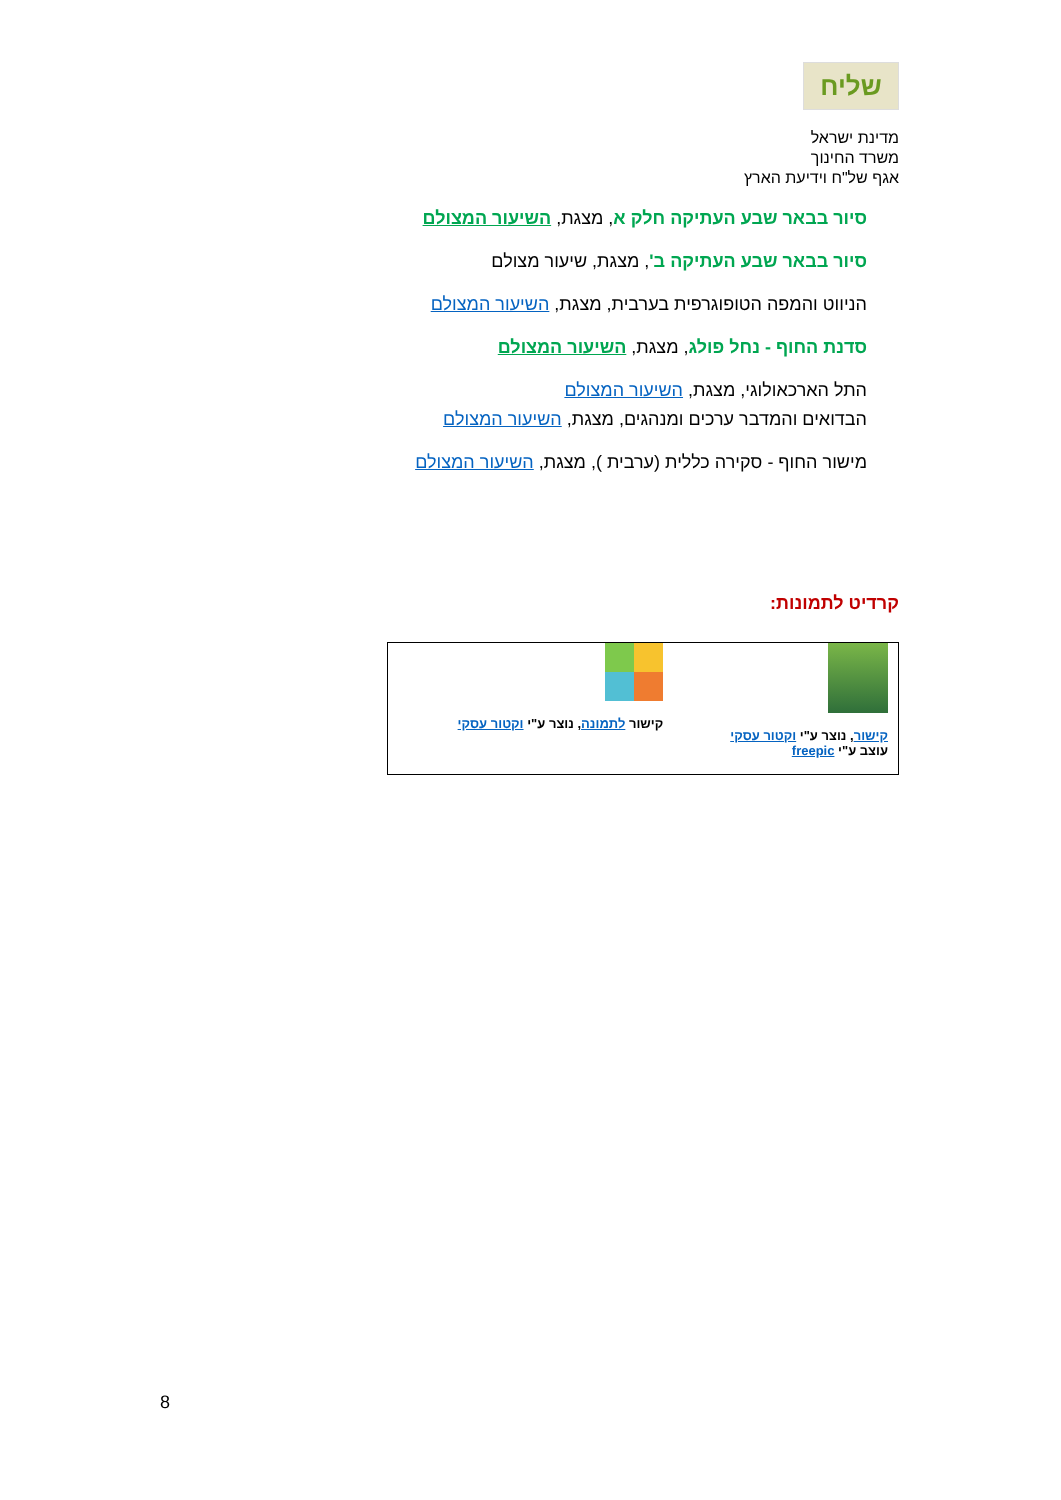שליח
מדינת ישראל
משרד החינוך
אגף של"ח וידיעת הארץ
סיור בבאר שבע העתיקה חלק א, מצגת, השיעור המצולם
סיור בבאר שבע העתיקה ב', מצגת, שיעור מצולם
הניווט והמפה הטופוגרפית בערבית, מצגת, השיעור המצולם
סדנת החוף - נחל פולג, מצגת, השיעור המצולם
התל הארכאולוגי, מצגת, השיעור המצולם
הבדואים והמדבר ערכים ומנהגים, מצגת, השיעור המצולם
מישור החוף - סקירה כללית (ערבית ), מצגת, השיעור המצולם
קרדיט לתמונות:
| קישור , נוצר ע"י וקטור עסקי עוצב ע"י freepic | קישור לתמונה , נוצר ע"י וקטור עסקי |
8